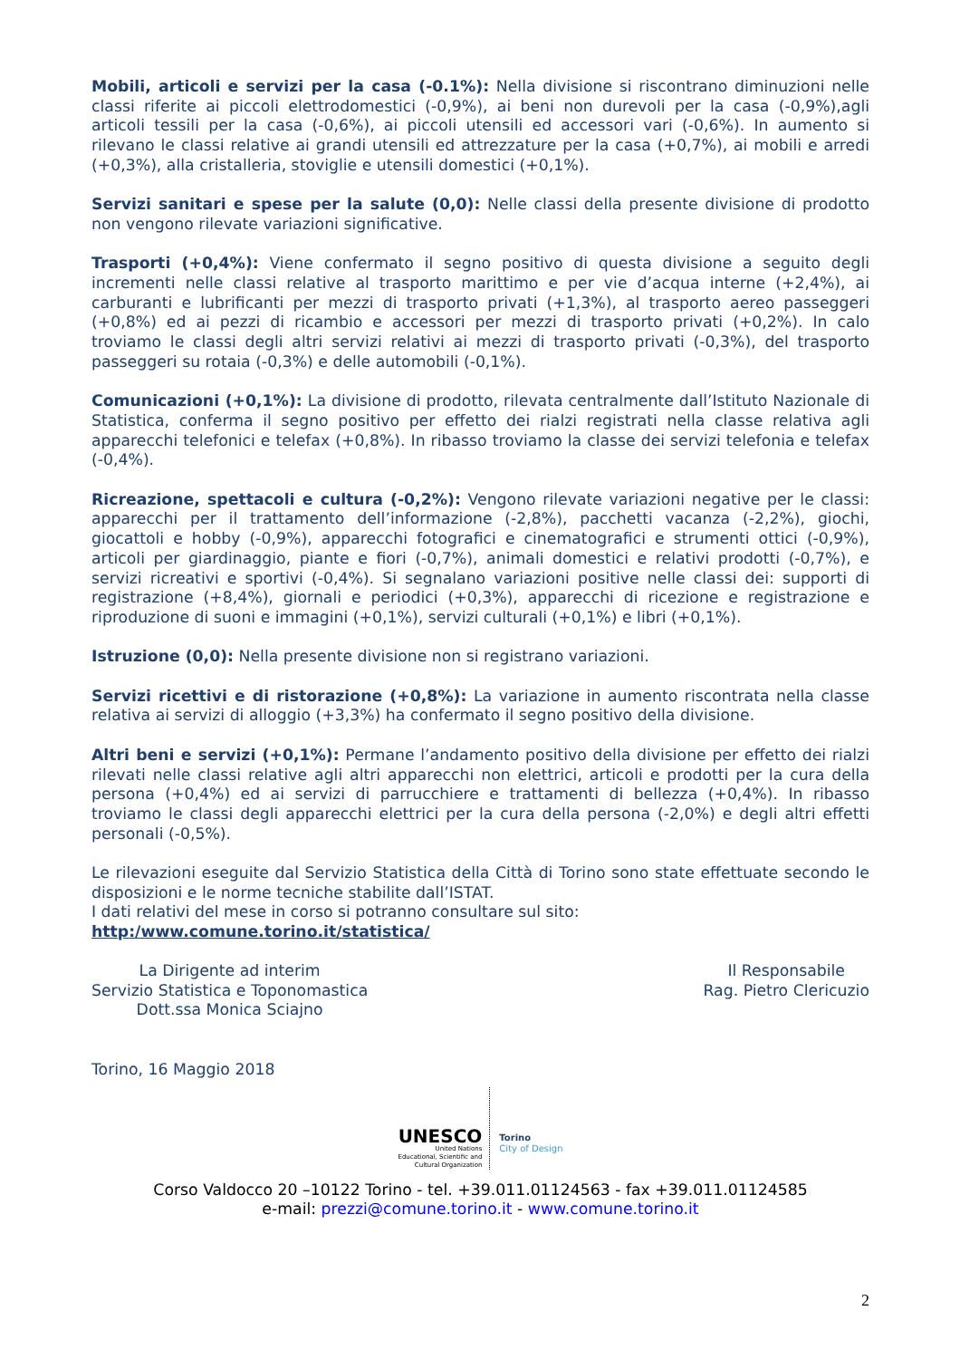Mobili, articoli e servizi per la casa (-0.1%): Nella divisione si riscontrano diminuzioni nelle classi riferite ai piccoli elettrodomestici (-0,9%), ai beni non durevoli per la casa (-0,9%),agli articoli tessili per la casa (-0,6%), ai piccoli utensili ed accessori vari (-0,6%). In aumento si rilevano le classi relative ai grandi utensili ed attrezzature per la casa (+0,7%), ai mobili e arredi (+0,3%), alla cristalleria, stoviglie e utensili domestici (+0,1%).
Servizi sanitari e spese per la salute (0,0): Nelle classi della presente divisione di prodotto non vengono rilevate variazioni significative.
Trasporti (+0,4%): Viene confermato il segno positivo di questa divisione a seguito degli incrementi nelle classi relative al trasporto marittimo e per vie d’acqua interne (+2,4%), ai carburanti e lubrificanti per mezzi di trasporto privati (+1,3%), al trasporto aereo passeggeri (+0,8%) ed ai pezzi di ricambio e accessori per mezzi di trasporto privati (+0,2%). In calo troviamo le classi degli altri servizi relativi ai mezzi di trasporto privati (-0,3%), del trasporto passeggeri su rotaia (-0,3%) e delle automobili (-0,1%).
Comunicazioni (+0,1%): La divisione di prodotto, rilevata centralmente dall’Istituto Nazionale di Statistica, conferma il segno positivo per effetto dei rialzi registrati nella classe relativa agli apparecchi telefonici e telefax (+0,8%). In ribasso troviamo la classe dei servizi telefonia e telefax (-0,4%).
Ricreazione, spettacoli e cultura (-0,2%): Vengono rilevate variazioni negative per le classi: apparecchi per il trattamento dell’informazione (-2,8%), pacchetti vacanza (-2,2%), giochi, giocattoli e hobby (-0,9%), apparecchi fotografici e cinematografici e strumenti ottici (-0,9%), articoli per giardinaggio, piante e fiori (-0,7%), animali domestici e relativi prodotti (-0,7%), e servizi ricreativi e sportivi (-0,4%). Si segnalano variazioni positive nelle classi dei: supporti di registrazione (+8,4%), giornali e periodici (+0,3%), apparecchi di ricezione e registrazione e riproduzione di suoni e immagini (+0,1%), servizi culturali (+0,1%) e libri (+0,1%).
Istruzione (0,0): Nella presente divisione non si registrano variazioni.
Servizi ricettivi e di ristorazione (+0,8%): La variazione in aumento riscontrata nella classe relativa ai servizi di alloggio (+3,3%) ha confermato il segno positivo della divisione.
Altri beni e servizi (+0,1%): Permane l’andamento positivo della divisione per effetto dei rialzi rilevati nelle classi relative agli altri apparecchi non elettrici, articoli e prodotti per la cura della persona (+0,4%) ed ai servizi di parrucchiere e trattamenti di bellezza (+0,4%). In ribasso troviamo le classi degli apparecchi elettrici per la cura della persona (-2,0%) e degli altri effetti personali (-0,5%).
Le rilevazioni eseguite dal Servizio Statistica della Città di Torino sono state effettuate secondo le disposizioni e le norme tecniche stabilite dall’ISTAT.
I dati relativi del mese in corso si potranno consultare sul sito:
http:/www.comune.torino.it/statistica/
La Dirigente ad interim
Servizio Statistica e Toponomastica
Dott.ssa Monica Sciajno
Il Responsabile
Rag. Pietro Clericuzio
Torino, 16 Maggio 2018
UNESCO
United Nations
Educational, Scientific and
Cultural Organization
Torino
City of Design
Corso Valdocco 20 –10122 Torino - tel. +39.011.01124563 - fax +39.011.01124585
e-mail: prezzi@comune.torino.it - www.comune.torino.it
2